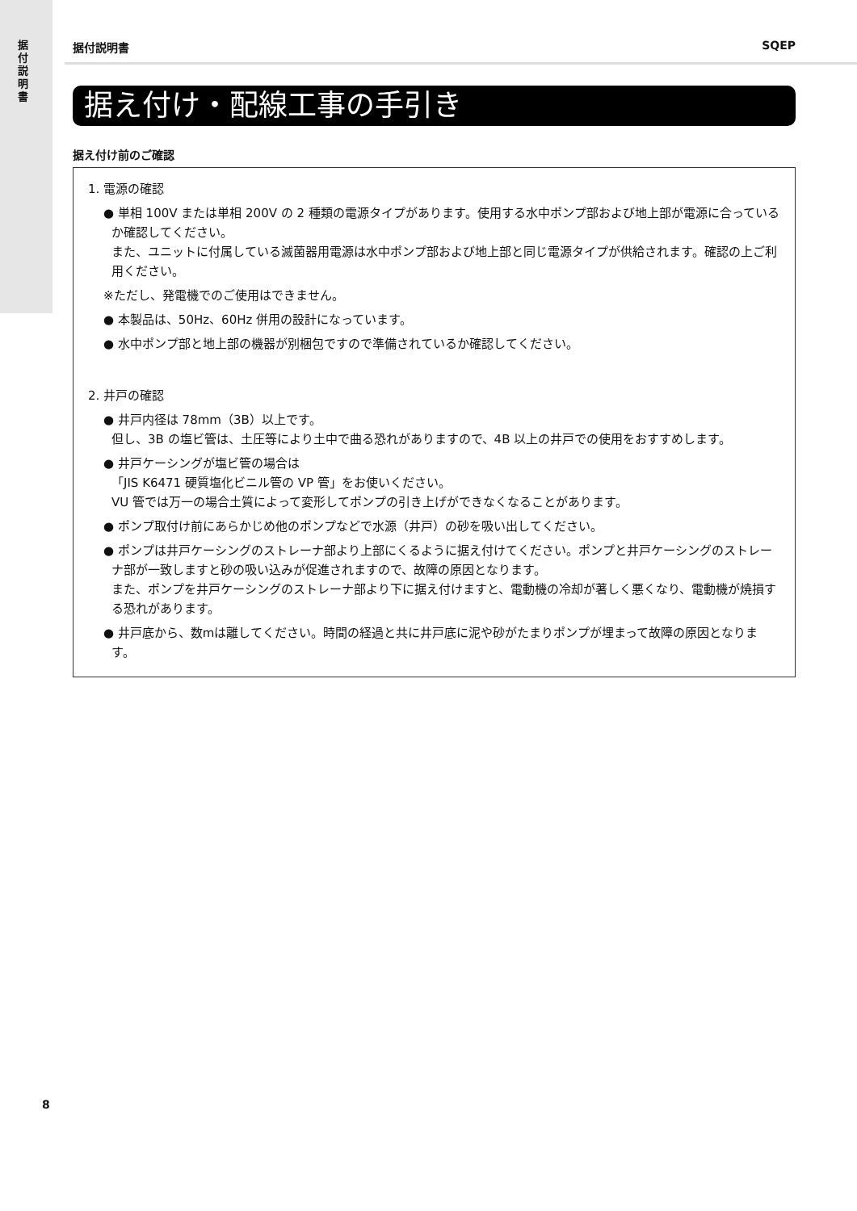据付説明書
据付説明書 SQEP
据え付け・配線工事の手引き
据え付け前のご確認
1. 電源の確認
● 単相 100V または単相 200V の 2 種類の電源タイプがあります。使用する水中ポンプ部および地上部が電源に合っているか確認してください。
また、ユニットに付属している滅菌器用電源は水中ポンプ部および地上部と同じ電源タイプが供給されます。確認の上ご利用ください。
※ただし、発電機でのご使用はできません。
● 本製品は、50Hz、60Hz 併用の設計になっています。
● 水中ポンプ部と地上部の機器が別梱包ですので準備されているか確認してください。
2. 井戸の確認
● 井戸内径は 78mm（3B）以上です。
但し、3B の塩ビ管は、土圧等により土中で曲る恐れがありますので、4B 以上の井戸での使用をおすすめします。
● 井戸ケーシングが塩ビ管の場合は
「JIS K6471 硬質塩化ビニル管の VP 管」をお使いください。
VU 管では万一の場合土質によって変形してポンプの引き上げができなくなることがあります。
● ポンプ取付け前にあらかじめ他のポンプなどで水源（井戸）の砂を吸い出してください。
● ポンプは井戸ケーシングのストレーナ部より上部にくるように据え付けてください。ポンプと井戸ケーシングのストレーナ部が一致しますと砂の吸い込みが促進されますので、故障の原因となります。
また、ポンプを井戸ケーシングのストレーナ部より下に据え付けますと、電動機の冷却が著しく悪くなり、電動機が焼損する恐れがあります。
● 井戸底から、数mは離してください。時間の経過と共に井戸底に泥や砂がたまりポンプが埋まって故障の原因となります。
8